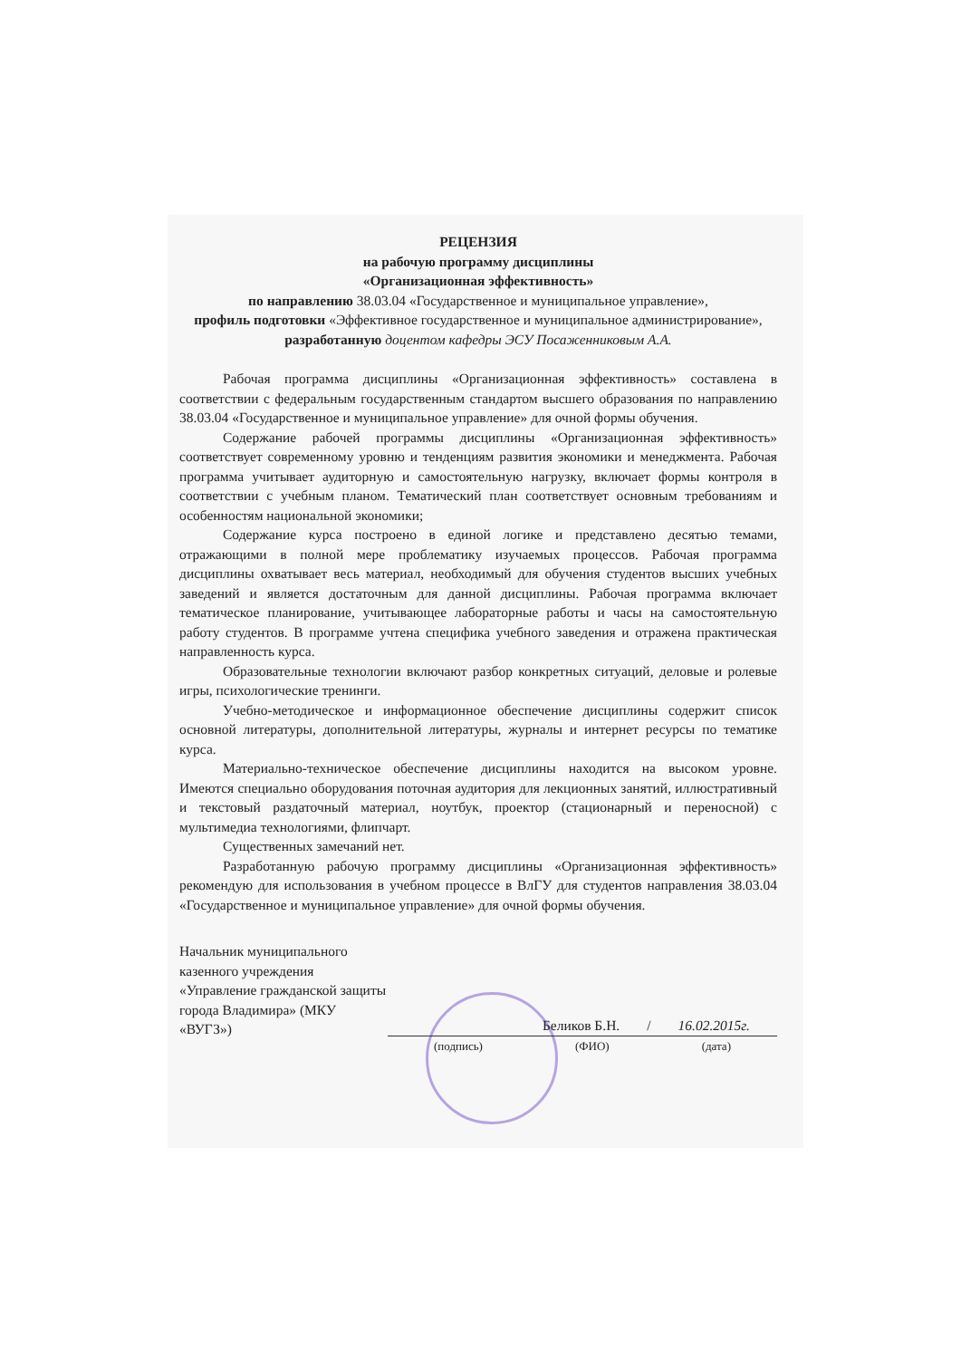РЕЦЕНЗИЯ
на рабочую программу дисциплины
«Организационная эффективность»
по направлению 38.03.04 «Государственное и муниципальное управление»,
профиль подготовки «Эффективное государственное и муниципальное администрирование»,
разработанную доцентом кафедры ЭСУ Посаженниковым А.А.
Рабочая программа дисциплины «Организационная эффективность» составлена в соответствии с федеральным государственным стандартом высшего образования по направлению 38.03.04 «Государственное и муниципальное управление» для очной формы обучения.
Содержание рабочей программы дисциплины «Организационная эффективность» соответствует современному уровню и тенденциям развития экономики и менеджмента. Рабочая программа учитывает аудиторную и самостоятельную нагрузку, включает формы контроля в соответствии с учебным планом. Тематический план соответствует основным требованиям и особенностям национальной экономики;
Содержание курса построено в единой логике и представлено десятью темами, отражающими в полной мере проблематику изучаемых процессов. Рабочая программа дисциплины охватывает весь материал, необходимый для обучения студентов высших учебных заведений и является достаточным для данной дисциплины. Рабочая программа включает тематическое планирование, учитывающее лабораторные работы и часы на самостоятельную работу студентов. В программе учтена специфика учебного заведения и отражена практическая направленность курса.
Образовательные технологии включают разбор конкретных ситуаций, деловые и ролевые игры, психологические тренинги.
Учебно-методическое и информационное обеспечение дисциплины содержит список основной литературы, дополнительной литературы, журналы и интернет ресурсы по тематике курса.
Материально-техническое обеспечение дисциплины находится на высоком уровне. Имеются специально оборудования поточная аудитория для лекционных занятий, иллюстративный и текстовый раздаточный материал, ноутбук, проектор (стационарный и переносной) с мультимедиа технологиями, флипчарт.
Существенных замечаний нет.
Разработанную рабочую программу дисциплины «Организационная эффективность» рекомендую для использования в учебном процессе в ВлГУ для студентов направления 38.03.04 «Государственное и муниципальное управление» для очной формы обучения.
Начальник муниципального казенного учреждения «Управление гражданской защиты города Владимира» (МКУ «ВУГЗ»)
Беликов Б.Н. / 16.02.2015г.
(подпись) (ФИО) (дата)